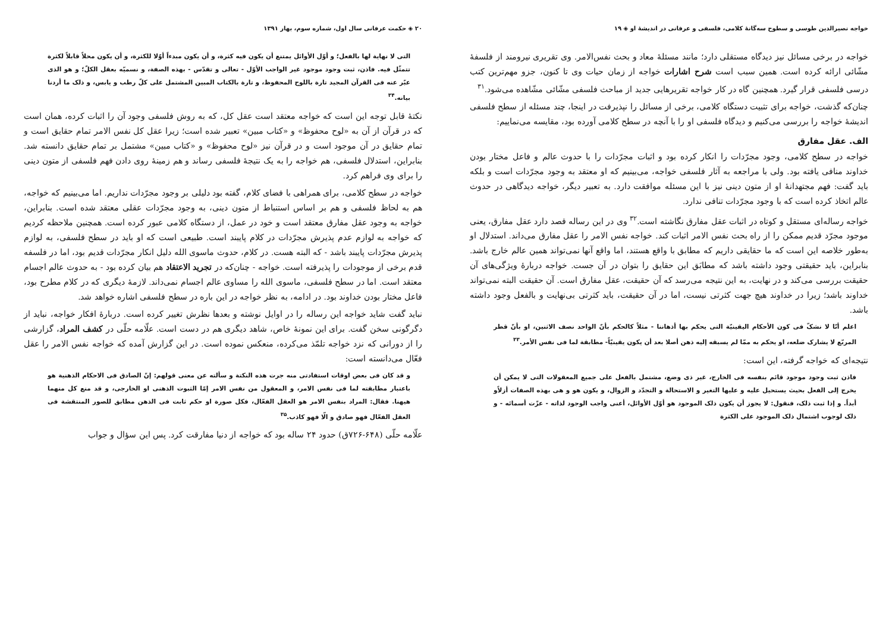خواجه نصیرالدین طوسی و سطوح سه‌گانهٔ کلامی، فلسفی و عرفانی در اندیشهٔ او ◈ ۱۹
خواجه در برخی مسائل نیز دیدگاه مستقلی دارد؛ مانند مسئلهٔ معاد و بحث نفس‌الامر. وی تقریری نیرومند از فلسفهٔ مشّائی ارائه کرده است. همین سبب است شرح اشارات خواجه از زمان حیات وی تا کنون، جزو مهم‌ترین کتب درسی فلسفی قرار گیرد. همچنین گاه در کار خواجه تقریرهایی جدید از مباحث فلسفی مشّائی مشّاهده می‌شود.<sup>۳۱</sup>
چنان‌که گذشت، خواجه برای تثبیت دستگاه کلامی، برخی از مسائل را نپذیرفت در اینجا، چند مسئله از سطح فلسفی اندیشهٔ خواجه را بررسی می‌کنیم و دیدگاه فلسفی او را با آنچه در سطح کلامی آورده بود، مقایسه می‌نماییم:
الف. عقل مفارق
خواجه در سطح کلامی، وجود مجرّدات را انکار کرده بود و اثبات مجرّدات را با حدوث عالم و فاعل مختار بودن خداوند منافی یافته بود. ولی با مراجعه به آثار فلسفی خواجه، می‌بینیم که او معتقد به وجود مجرّدات است و بلکه باید گفت: فهم مجتهدانهٔ او از متون دینی نیز با این مسئله موافقت دارد. به تعبیر دیگر، خواجه دیدگاهی در حدوث عالم اتخاذ کرده است که با وجود مجرّدات تنافی ندارد.
خواجه رساله‌ای مستقل و کوتاه در اثبات عقل مفارق نگاشته است.<sup>۳۲</sup> وی در این رساله قصد دارد عقل مفارق، یعنی موجود مجرّد قدیم ممکن را از راه بحث نفس الامر اثبات کند. خواجه نفس الامر را عقل مفارق می‌داند. استدلال او به‌طور خلاصه این است که ما حقایقی داریم که مطابق با واقع هستند، اما واقع آنها نمی‌تواند همین عالم خارج باشد. بنابراین، باید حقیقتی وجود داشته باشد که مطابَق این حقایق را بتوان در آن جست. خواجه دربارهٔ ویژگی‌های آن حقیقت بررسی می‌کند و در نهایت، به این نتیجه می‌رسد که آن حقیقت، عقل مفارق است. آن حقیقت البته نمی‌تواند خداوند باشد؛ زیرا در خداوند هیچ جهت کثرتی نیست، اما در آن حقیقت، باید کثرتی بی‌نهایت و بالفعل وجود داشته باشد.
اعلم أنّا لا نشکّ فی کون الأحکام الیقینیّة التی یحکم بها أذهاننا - مثلاً کالحکم بأنّ الواحد نصف الاثنین، او بأنّ قطر المربّع لا یشارک ضلعه، او یحکم به ممّا لم یسبقه إلیه ذهن أصلا بعد أن یکون یقینیّاً- مطابقة لما فی نفس الأمر.<sup>۳۳</sup>
نتیجه‌ای که خواجه گرفته، این است:
فاذن ثبت وجود موجود قائم بنفسه فی الخارج، غیر ذی وضع، مشتمل بالفعل علی جمیع المعقولات التی لا یمکن أن یخرج إلی الفعل بحیث یستحیل علیه و علیها التغیر و الاستحالة و التجدّد و الزوال، و یکون هو و هی بهذه الصفات أزلاًو أبداً. و إذا ثبت ذلک، فنقول: لا یجوز أن یکون ذلک الموجود هو أوّل الأوائل، أعنی واجب الوجود لذاته - عزّت أسمائه - و ذلک لوجوب اشتمال ذلک الموجود علی الکثرة
۲۰ ◈ حکمت عرفانی سال اول، شماره سوم، بهار ۱۳۹۱
التی لا نهایة لها بالفعل؛ و أوّل الأوائل یمتنع أن یکون فیه کثرة، و أن یکون مبدءاً أوّلا للکثرة، و أن یکون محلاً قابلاً لکثرة تتمثّل فیه. فاذن، ثبت وجود موجود غیر الواجب الأوّل - تعالی و تقدّس - بهذه الصفة، و نسمیّه بعقل الکلّ؛ و هو الذی عبّر عنه فی القرآن المجید تارة باللوح المحفوظ، و تارة بالکتاب المبین المشتمل علی کلّ رطب و یابس، و ذلک ما أردنا بیانه.<sup>۳۴</sup>
نکتهٔ قابل توجه این است که خواجه معتقد است عقل کل، که به روش فلسفی وجود آن را اثبات کرده، همان است که در قرآن از آن به «لوح محفوظ» و «کتاب مبین» تعبیر شده است؛ زیرا عقل کل نفس الامر تمام حقایق است و تمام حقایق در آن موجود است و در قرآن نیز «لوح محفوظ» و «کتاب مبین» مشتمل بر تمام حقایق دانسته شد. بنابراین، استدلال فلسفی، هم خواجه را به یک نتیجهٔ فلسفی رساند و هم زمینهٔ روی دادن فهم فلسفی از متون دینی را برای وی فراهم کرد.
خواجه در سطح کلامی، برای همراهی با فضای کلام، گفته بود دلیلی بر وجود مجرّدات نداریم. اما می‌بینیم که خواجه، هم به لحاظ فلسفی و هم بر اساس استنباط از متون دینی، به وجود مجرّدات عقلی معتقد شده است. بنابراین، خواجه به وجود عقل مفارق معتقد است و خود در عمل، از دستگاه کلامی عبور کرده است. همچنین ملاحظه کردیم که خواجه به لوازم عدم پذیرش مجرّدات در کلام پایبند است. طبیعی است که او باید در سطح فلسفی، به لوازم پذیرش مجرّدات پایبند باشد - که البته هست. در کلام، حدوث ماسوی الله دلیل انکار مجرّدات قدیم بود، اما در فلسفه قدم برخی از موجودات را پذیرفته است. خواجه - چنان‌که در تجرید الاعتقاد هم بیان کرده بود - به حدوث عالم اجسام معتقد است. اما در سطح فلسفی، ماسوی الله را مساوی عالم اجسام نمی‌داند. لازمهٔ دیگری که در کلام مطرح بود، فاعل مختار بودن خداوند بود. در ادامه، به نظر خواجه در این باره در سطح فلسفی اشاره خواهد شد.
نباید گفت شاید خواجه این رساله را در اوایل نوشته و بعدها نظرش تغییر کرده است. دربارهٔ افکار خواجه، نباید از دگرگونی سخن گفت. برای این نمونهٔ خاص، شاهد دیگری هم در دست است. علّامه حلّی در کشف المراد، گزارشی را از دورانی که نزد خواجه تلمّذ می‌کرده، منعکس نموده است. در این گزارش آمده که خواجه نفس الامر را عقل فعّال می‌دانسته است:
و قد کان فی بعض اوقات استفادتی منه جرت هذه النکتة و سألته عن معنی قولهم: إنّ الصادق فی الاحکام الذهنیة هو باعتبار مطابقته لما فی نفس الامر، و المعقول من نفس الامر إمّا الثبوت الذهنی او الخارجی، و قد منع کل منهما هیهنا. فقال: المراد بنفس الامر هو العقل الفعّال، فکل صورة او حکم ثابت فی الذهن مطابق للصور المنتقشة فی العقل الفعّال فهو صادق و الّا فهو کاذب.<sup>۳۵</sup>
علّامه حلّی (۶۴۸-۷۲۶ق) حدود ۲۴ ساله بود که خواجه از دنیا مفارقت کرد. پس این سؤال و جواب